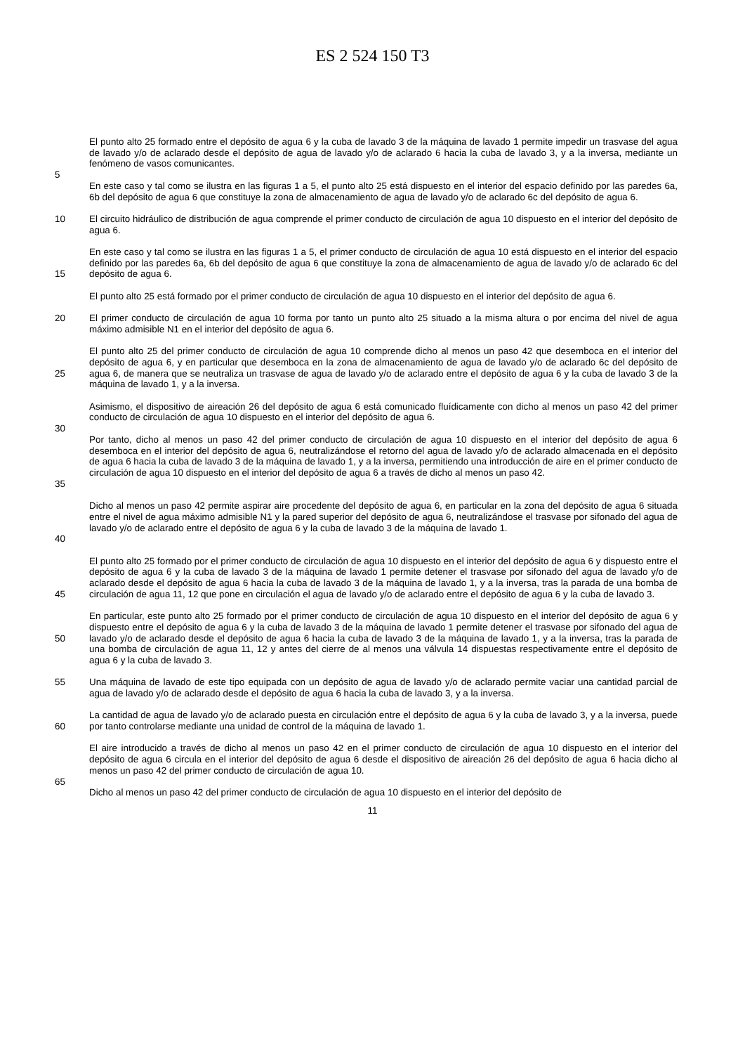ES 2 524 150 T3
El punto alto 25 formado entre el depósito de agua 6 y la cuba de lavado 3 de la máquina de lavado 1 permite impedir un trasvase del agua de lavado y/o de aclarado desde el depósito de agua de lavado y/o de aclarado 6 hacia la cuba de lavado 3, y a la inversa, mediante un fenómeno de vasos comunicantes.
5
En este caso y tal como se ilustra en las figuras 1 a 5, el punto alto 25 está dispuesto en el interior del espacio definido por las paredes 6a, 6b del depósito de agua 6 que constituye la zona de almacenamiento de agua de lavado y/o de aclarado 6c del depósito de agua 6.
10 El circuito hidráulico de distribución de agua comprende el primer conducto de circulación de agua 10 dispuesto en el interior del depósito de agua 6.
15 En este caso y tal como se ilustra en las figuras 1 a 5, el primer conducto de circulación de agua 10 está dispuesto en el interior del espacio definido por las paredes 6a, 6b del depósito de agua 6 que constituye la zona de almacenamiento de agua de lavado y/o de aclarado 6c del depósito de agua 6.
El punto alto 25 está formado por el primer conducto de circulación de agua 10 dispuesto en el interior del depósito de agua 6.
20 El primer conducto de circulación de agua 10 forma por tanto un punto alto 25 situado a la misma altura o por encima del nivel de agua máximo admisible N1 en el interior del depósito de agua 6.
25 El punto alto 25 del primer conducto de circulación de agua 10 comprende dicho al menos un paso 42 que desemboca en el interior del depósito de agua 6, y en particular que desemboca en la zona de almacenamiento de agua de lavado y/o de aclarado 6c del depósito de agua 6, de manera que se neutraliza un trasvase de agua de lavado y/o de aclarado entre el depósito de agua 6 y la cuba de lavado 3 de la máquina de lavado 1, y a la inversa.
Asimismo, el dispositivo de aireación 26 del depósito de agua 6 está comunicado fluídicamente con dicho al menos un paso 42 del primer conducto de circulación de agua 10 dispuesto en el interior del depósito de agua 6.
30
35 Por tanto, dicho al menos un paso 42 del primer conducto de circulación de agua 10 dispuesto en el interior del depósito de agua 6 desemboca en el interior del depósito de agua 6, neutralizándose el retorno del agua de lavado y/o de aclarado almacenada en el depósito de agua 6 hacia la cuba de lavado 3 de la máquina de lavado 1, y a la inversa, permitiendo una introducción de aire en el primer conducto de circulación de agua 10 dispuesto en el interior del depósito de agua 6 a través de dicho al menos un paso 42.
40 Dicho al menos un paso 42 permite aspirar aire procedente del depósito de agua 6, en particular en la zona del depósito de agua 6 situada entre el nivel de agua máximo admisible N1 y la pared superior del depósito de agua 6, neutralizándose el trasvase por sifonado del agua de lavado y/o de aclarado entre el depósito de agua 6 y la cuba de lavado 3 de la máquina de lavado 1.
45 El punto alto 25 formado por el primer conducto de circulación de agua 10 dispuesto en el interior del depósito de agua 6 y dispuesto entre el depósito de agua 6 y la cuba de lavado 3 de la máquina de lavado 1 permite detener el trasvase por sifonado del agua de lavado y/o de aclarado desde el depósito de agua 6 hacia la cuba de lavado 3 de la máquina de lavado 1, y a la inversa, tras la parada de una bomba de circulación de agua 11, 12 que pone en circulación el agua de lavado y/o de aclarado entre el depósito de agua 6 y la cuba de lavado 3.
50 En particular, este punto alto 25 formado por el primer conducto de circulación de agua 10 dispuesto en el interior del depósito de agua 6 y dispuesto entre el depósito de agua 6 y la cuba de lavado 3 de la máquina de lavado 1 permite detener el trasvase por sifonado del agua de lavado y/o de aclarado desde el depósito de agua 6 hacia la cuba de lavado 3 de la máquina de lavado 1, y a la inversa, tras la parada de una bomba de circulación de agua 11, 12 y antes del cierre de al menos una válvula 14 dispuestas respectivamente entre el depósito de agua 6 y la cuba de lavado 3.
55 Una máquina de lavado de este tipo equipada con un depósito de agua de lavado y/o de aclarado permite vaciar una cantidad parcial de agua de lavado y/o de aclarado desde el depósito de agua 6 hacia la cuba de lavado 3, y a la inversa.
60 La cantidad de agua de lavado y/o de aclarado puesta en circulación entre el depósito de agua 6 y la cuba de lavado 3, y a la inversa, puede por tanto controlarse mediante una unidad de control de la máquina de lavado 1.
El aire introducido a través de dicho al menos un paso 42 en el primer conducto de circulación de agua 10 dispuesto en el interior del depósito de agua 6 circula en el interior del depósito de agua 6 desde el dispositivo de aireación 26 del depósito de agua 6 hacia dicho al menos un paso 42 del primer conducto de circulación de agua 10.
65
Dicho al menos un paso 42 del primer conducto de circulación de agua 10 dispuesto en el interior del depósito de
11